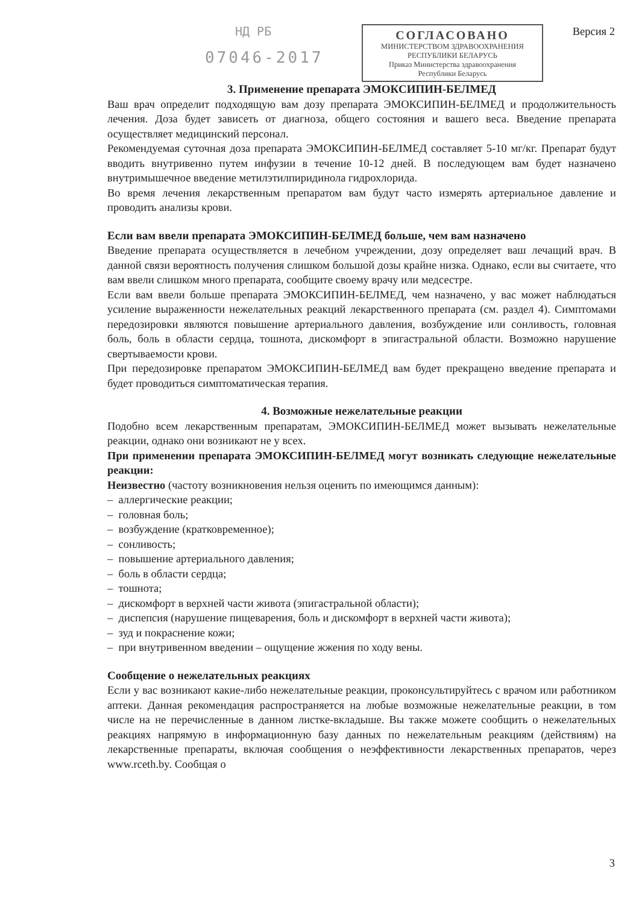НД РБ
07046-2017
СОГЛАСОВАНО
МИНИСТЕРСТВОМ ЗДРАВООХРАНЕНИЯ
РЕСПУБЛИКИ БЕЛАРУСЬ
Приказ Министерства здравоохранения
Республики Беларусь
Версия 2
3. Применение препарата ЭМОКСИПИН-БЕЛМЕД
Ваш врач определит подходящую вам дозу препарата ЭМОКСИПИН-БЕЛМЕД и продолжительность лечения. Доза будет зависеть от диагноза, общего состояния и вашего веса. Введение препарата осуществляет медицинский персонал.
Рекомендуемая суточная доза препарата ЭМОКСИПИН-БЕЛМЕД составляет 5-10 мг/кг. Препарат будут вводить внутривенно путем инфузии в течение 10-12 дней. В последующем вам будет назначено внутримышечное введение метилэтилпиридинола гидрохлорида.
Во время лечения лекарственным препаратом вам будут часто измерять артериальное давление и проводить анализы крови.
Если вам ввели препарата ЭМОКСИПИН-БЕЛМЕД больше, чем вам назначено
Введение препарата осуществляется в лечебном учреждении, дозу определяет ваш лечащий врач. В данной связи вероятность получения слишком большой дозы крайне низка. Однако, если вы считаете, что вам ввели слишком много препарата, сообщите своему врачу или медсестре.
Если вам ввели больше препарата ЭМОКСИПИН-БЕЛМЕД, чем назначено, у вас может наблюдаться усиление выраженности нежелательных реакций лекарственного препарата (см. раздел 4). Симптомами передозировки являются повышение артериального давления, возбуждение или сонливость, головная боль, боль в области сердца, тошнота, дискомфорт в эпигастральной области. Возможно нарушение свертываемости крови.
При передозировке препаратом ЭМОКСИПИН-БЕЛМЕД вам будет прекращено введение препарата и будет проводиться симптоматическая терапия.
4. Возможные нежелательные реакции
Подобно всем лекарственным препаратам, ЭМОКСИПИН-БЕЛМЕД может вызывать нежелательные реакции, однако они возникают не у всех.
При применении препарата ЭМОКСИПИН-БЕЛМЕД могут возникать следующие нежелательные реакции:
Неизвестно (частоту возникновения нельзя оценить по имеющимся данным):
– аллергические реакции;
– головная боль;
– возбуждение (кратковременное);
– сонливость;
– повышение артериального давления;
– боль в области сердца;
– тошнота;
– дискомфорт в верхней части живота (эпигастральной области);
– диспепсия (нарушение пищеварения, боль и дискомфорт в верхней части живота);
– зуд и покраснение кожи;
– при внутривенном введении – ощущение жжения по ходу вены.
Сообщение о нежелательных реакциях
Если у вас возникают какие-либо нежелательные реакции, проконсультируйтесь с врачом или работником аптеки. Данная рекомендация распространяется на любые возможные нежелательные реакции, в том числе на не перечисленные в данном листке-вкладыше. Вы также можете сообщить о нежелательных реакциях напрямую в информационную базу данных по нежелательным реакциям (действиям) на лекарственные препараты, включая сообщения о неэффективности лекарственных препаратов, через www.rceth.by. Сообщая о
3